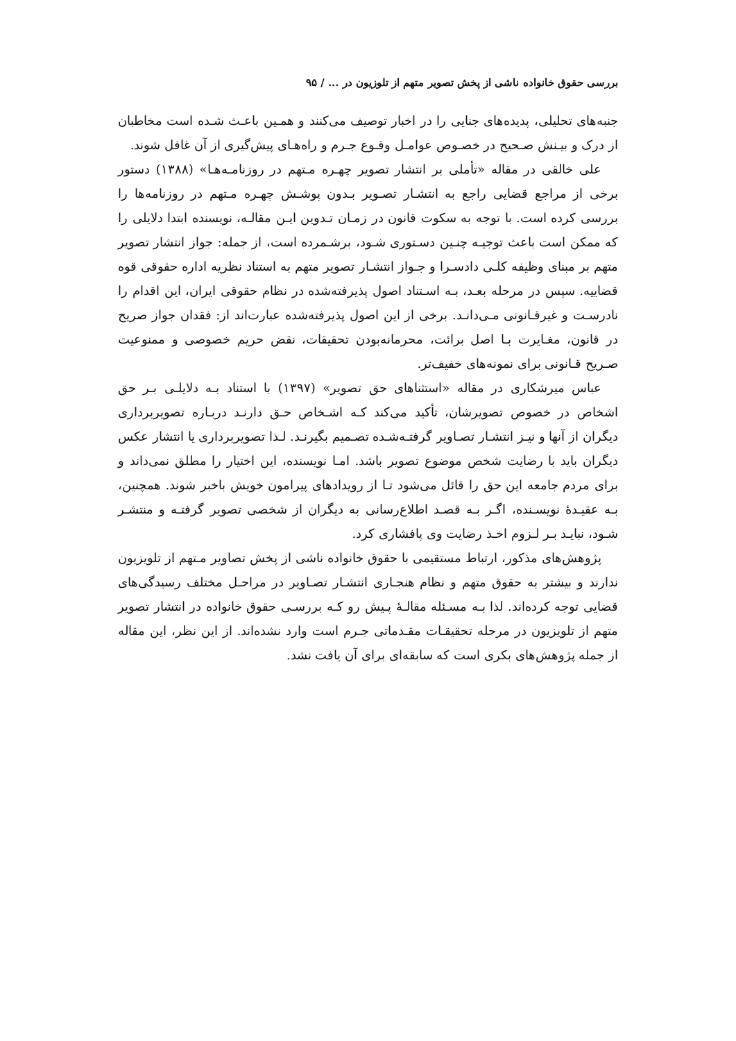بررسی حقوق خانواده ناشی از پخش تصویر متهم از تلوزیون در ... / ۹۵
جنبه‌های تحلیلی، پدیده‌های جنایی را در اخبار توصیف می‌کنند و همـین باعـث شـده است مخاطبان از درک و بیـنش صـحیح در خصـوص عوامـل وقـوع جـرم و راه‌هـای پیش‌گیری از آن غافل شوند.
علی خالقی در مقاله «تأملی بر انتشار تصویر چهـره مـتهم در روزنامـه‌هـا» (۱۳۸۸) دستور برخی از مراجع قضایی راجع به انتشـار تصـویر بـدون پوشـش چهـره مـتهم در روزنامه‌ها را بررسی کرده است. با توجه به سکوت قانون در زمـان تـدوین ایـن مقالـه، نویسنده ابتدا دلایلی را که ممکن است باعث توجیـه چنـین دسـتوری شـود، برشـمرده است، از جمله: جواز انتشار تصویر متهم بر مبنای وظیفه کلـی دادسـرا و جـواز انتشـار تصویر متهم به استناد نظریه اداره حقوقی قوه قضاییه. سپس در مرحله بعـد، بـه اسـتناد اصول پذیرفته‌شده در نظام حقوقی ایران، این اقدام را نادرسـت و غیرقـانونی مـی‌دانـد. برخی از این اصول پذیرفته‌شده عبارت‌اند از: فقدان جواز صریح در قانون، مغـایرت بـا اصل برائت، محرمانه‌بودن تحقیقات، نقض حریم خصوصی و ممنوعیت صـریح قـانونی برای نمونه‌های خفیف‌تر.
عباس میرشکاری در مقاله «استثناهای حق تصویر» (۱۳۹۷) با استناد بـه دلایلـی بـر حق اشخاص در خصوص تصویرشان، تأکید می‌کند کـه اشـخاص حـق دارنـد دربـاره تصویربرداری دیگران از آنها و نیـز انتشـار تصـاویر گرفتـه‌شـده تصـمیم بگیرنـد. لـذا تصویربرداری یا انتشار عکس دیگران باید با رضایت شخص موضوع تصویر باشد. امـا نویسنده، این اختیار را مطلق نمی‌داند و برای مردم جامعه این حق را قائل می‌شود تـا از رویدادهای پیرامون خویش باخبر شوند. همچنین، بـه عقیـدهٔ نویسـنده، اگـر بـه قصـد اطلاع‌رسانی به دیگران از شخصی تصویر گرفتـه و منتشـر شـود، نبایـد بـر لـزوم اخـذ رضایت وی پافشاری کرد.
پژوهش‌های مذکور، ارتباط مستقیمی با حقوق خانواده ناشی از پخش تصاویر مـتهم از تلویزیون ندارند و بیشتر به حقوق متهم و نظام هنجـاری انتشـار تصـاویر در مراحـل مختلف رسیدگی‌های قضایی توجه کرده‌اند. لذا بـه مسـئله مقالـهٔ پـیش رو کـه بررسـی حقوق خانواده در انتشار تصویر متهم از تلویزیون در مرحله تحقیقـات مقـدماتی جـرم است وارد نشده‌اند. از این نظر، این مقاله از جمله پژوهش‌های بکری است که سابقه‌ای برای آن یافت نشد.